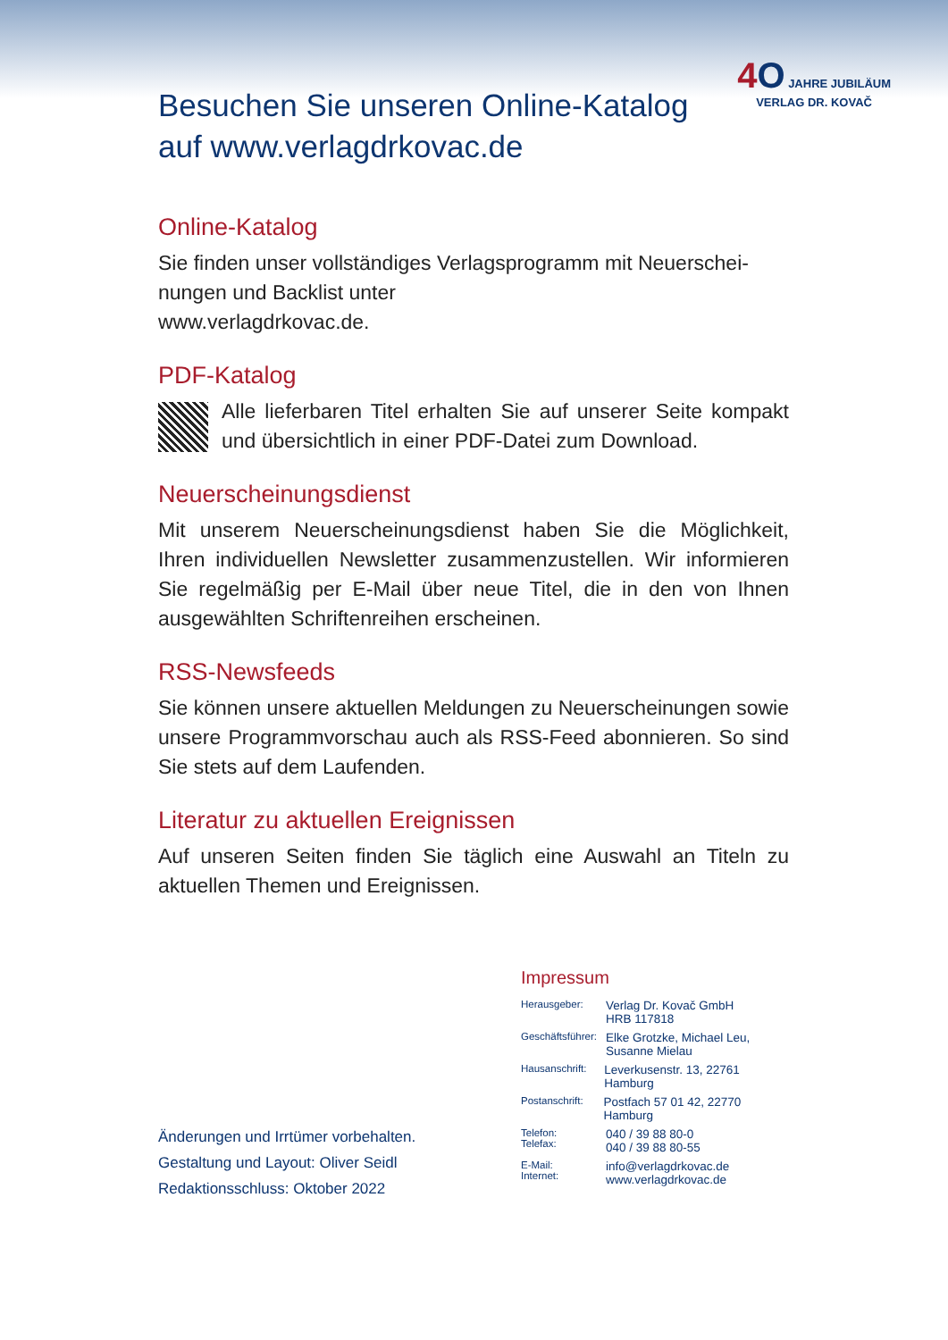4 O JAHRE JUBILÄUM
VERLAG DR. KOVAČ
Besuchen Sie unseren Online-Katalog
auf www.verlagdrkovac.de
Online-Katalog
Sie finden unser vollständiges Verlagsprogramm mit Neuerschei-
nungen und Backlist unter
www.verlagdrkovac.de.
PDF-Katalog
Alle lieferbaren Titel erhalten Sie auf unserer Seite kompakt und übersichtlich in einer PDF-Datei zum Download.
Neuerscheinungsdienst
Mit unserem Neuerscheinungsdienst haben Sie die Möglichkeit, Ihren individuellen Newsletter zusammenzustellen. Wir informieren Sie regelmäßig per E-Mail über neue Titel, die in den von Ihnen ausgewählten Schriftenreihen erscheinen.
RSS-Newsfeeds
Sie können unsere aktuellen Meldungen zu Neuerscheinungen sowie unsere Programmvorschau auch als RSS-Feed abonnieren. So sind Sie stets auf dem Laufenden.
Literatur zu aktuellen Ereignissen
Auf unseren Seiten finden Sie täglich eine Auswahl an Titeln zu aktuellen Themen und Ereignissen.
Änderungen und Irrtümer vorbehalten.
Gestaltung und Layout: Oliver Seidl
Redaktionsschluss: Oktober 2022
Impressum
Herausgeber: Verlag Dr. Kovač GmbH
HRB 117818
Geschäftsführer: Elke Grotzke, Michael Leu,
Susanne Mielau
Hausanschrift: Leverkusenstr. 13, 22761 Hamburg
Postanschrift: Postfach 57 01 42, 22770 Hamburg
Telefon:
Telefax: 040 / 39 88 80-0
040 / 39 88 80-55
E-Mail:
Internet: info@verlagdrkovac.de
www.verlagdrkovac.de